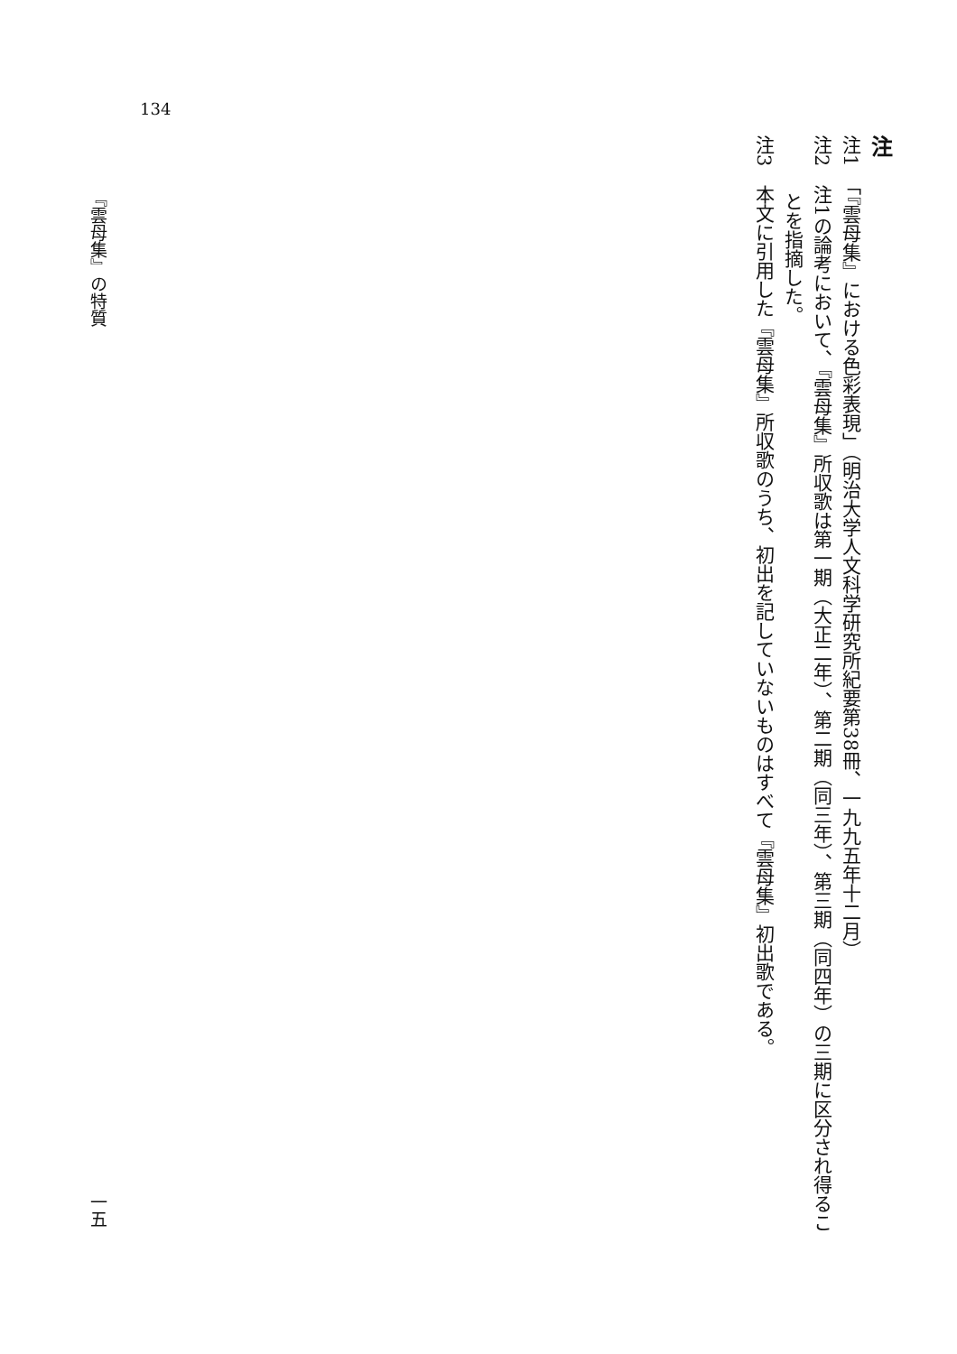134
注
注1　「『雲母集』における色彩表現」（明治大学人文科学研究所紀要第38冊、一九九五年十二月）
注2　注1の論考において、『雲母集』所収歌は第一期（大正二年）、第二期（同三年）、第三期（同四年）の三期に区分され得るこ
　　　とを指摘した。
注3　本文に引用した『雲母集』所収歌のうち、初出を記していないものはすべて『雲母集』初出歌である。
『雲母集』の特質 一五